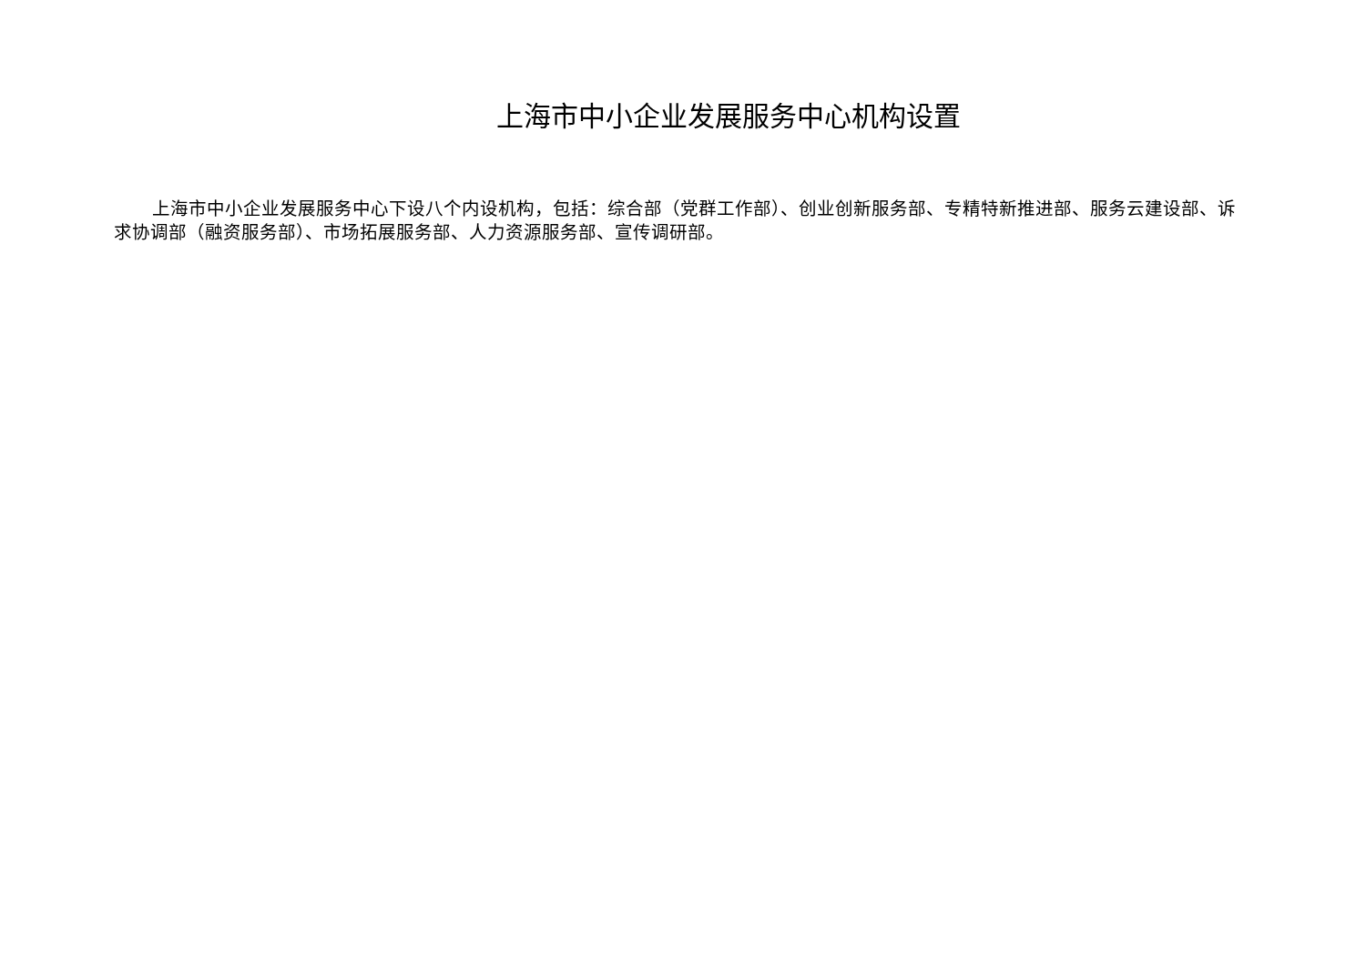上海市中小企业发展服务中心机构设置
上海市中小企业发展服务中心下设八个内设机构，包括：综合部（党群工作部）、创业创新服务部、专精特新推进部、服务云建设部、诉求协调部（融资服务部）、市场拓展服务部、人力资源服务部、宣传调研部。